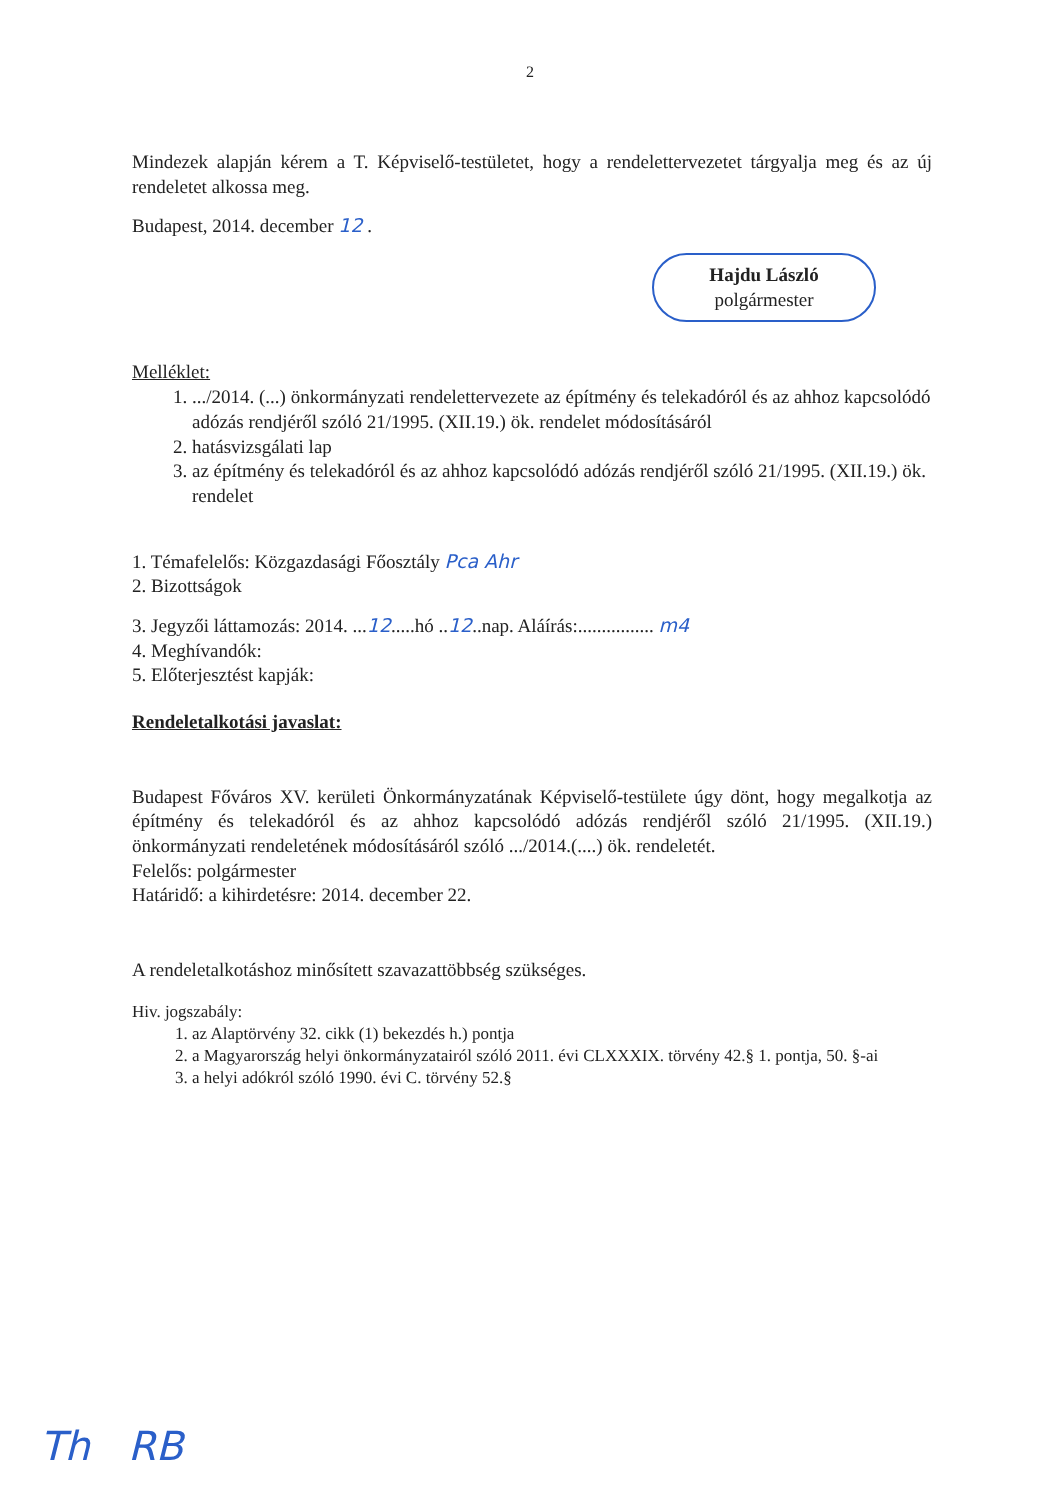2
Mindezek alapján kérem a T. Képviselő-testületet, hogy a rendelettervezetet tárgyalja meg és az új rendeletet alkossa meg.
Budapest, 2014. december 12 .
Hajdu László
polgármester
Melléklet:
1. .../2014. (...) önkormányzati rendelettervezete az építmény és telekadóról és az ahhoz kapcsolódó adózás rendjéről szóló 21/1995. (XII.19.) ök. rendelet módosításáról
2. hatásvizsgálati lap
3. az építmény és telekadóról és az ahhoz kapcsolódó adózás rendjéről szóló 21/1995. (XII.19.) ök. rendelet
1. Témafelelős: Közgazdasági Főosztály Pca Ahr
2. Bizottságok
3. Jegyzői láttamozás: 2014. ...12.....hó ..12..nap. Aláírás:................ m4
4. Meghívandók:
5. Előterjesztést kapják:
Rendeletalkotási javaslat:
Budapest Főváros XV. kerületi Önkormányzatának Képviselő-testülete úgy dönt, hogy megalkotja az építmény és telekadóról és az ahhoz kapcsolódó adózás rendjéről szóló 21/1995. (XII.19.) önkormányzati rendeletének módosításáról szóló .../2014.(....) ök. rendeletét.
Felelős: polgármester
Határidő: a kihirdetésre: 2014. december 22.
A rendeletalkotáshoz minősített szavazattöbbség szükséges.
Hiv. jogszabály:
1. az Alaptörvény 32. cikk (1) bekezdés h.) pontja
2. a Magyarország helyi önkormányzatairól szóló 2011. évi CLXXXIX. törvény 42.§ 1. pontja, 50. §-ai
3. a helyi adókról szóló 1990. évi C. törvény 52.§
Th RB